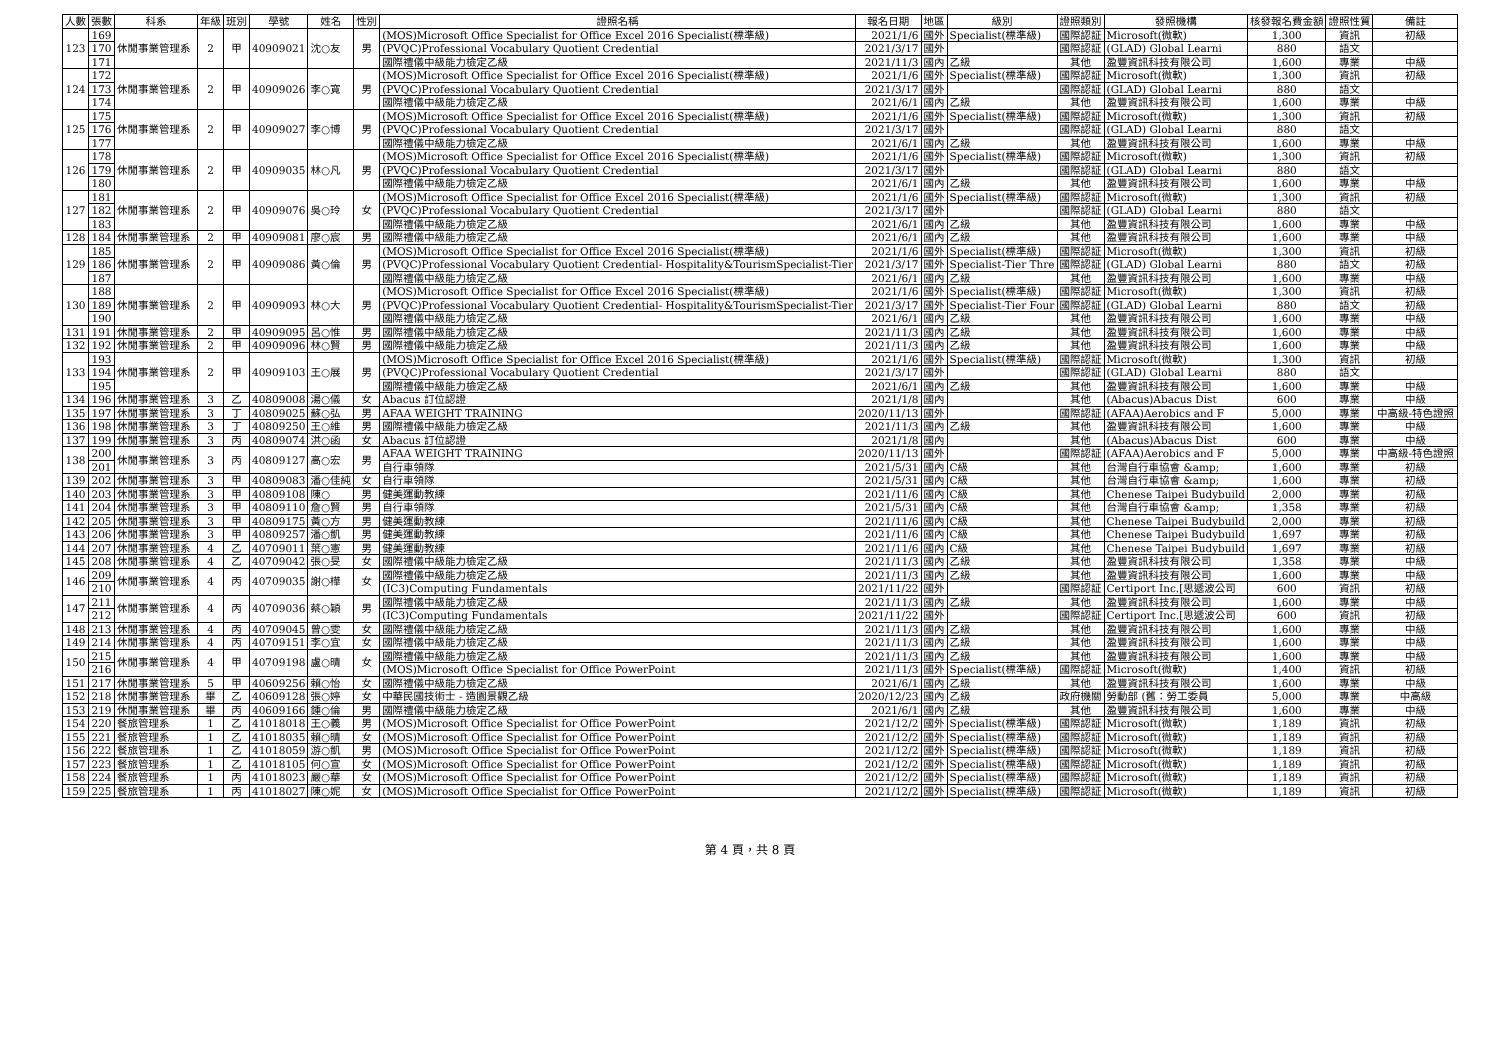| 人數 | 張數 | 科系 | 年級 | 班別 | 學號 | 姓名 | 性別 | 證照名稱 | 報名日期 | 地區 | 級別 | 證照類別 | 發照機構 | 核發報名費金額 | 證照性質 | 備註 |
| --- | --- | --- | --- | --- | --- | --- | --- | --- | --- | --- | --- | --- | --- | --- | --- | --- |
| 123 | 169 | 休閒事業管理系 | 2 | 甲 | 40909021 | 沈○友 | 男 | (MOS)Microsoft Office Specialist for Office Excel 2016 Specialist(標準級) | 2021/1/6 | 國外 | Specialist(標準級) | 國際認証 | Microsoft(微軟) | 1,300 | 資訊 | 初級 |
| | 170 | | | | | | | (PVQC)Professional Vocabulary Quotient Credential | 2021/3/17 | 國外 | | 國際認証 | (GLAD) Global Learni | 880 | 語文 | |
| | 171 | | | | | | | 國際禮儀中級能力檢定乙級 | 2021/11/3 | 國內 | 乙級 | 其他 | 盈豐資訊科技有限公司 | 1,600 | 專業 | 中級 |
| 124 | 172 | 休閒事業管理系 | 2 | 甲 | 40909026 | 李○寬 | 男 | (MOS)Microsoft Office Specialist for Office Excel 2016 Specialist(標準級) | 2021/1/6 | 國外 | Specialist(標準級) | 國際認証 | Microsoft(微軟) | 1,300 | 資訊 | 初級 |
| | 173 | | | | | | | (PVQC)Professional Vocabulary Quotient Credential | 2021/3/17 | 國外 | | 國際認証 | (GLAD) Global Learni | 880 | 語文 | |
| | 174 | | | | | | | 國際禮儀中級能力檢定乙級 | 2021/6/1 | 國內 | 乙級 | 其他 | 盈豐資訊科技有限公司 | 1,600 | 專業 | 中級 |
| 125 | 175 | 休閒事業管理系 | 2 | 甲 | 40909027 | 李○博 | 男 | (MOS)Microsoft Office Specialist for Office Excel 2016 Specialist(標準級) | 2021/1/6 | 國外 | Specialist(標準級) | 國際認証 | Microsoft(微軟) | 1,300 | 資訊 | 初級 |
| | 176 | | | | | | | (PVQC)Professional Vocabulary Quotient Credential | 2021/3/17 | 國外 | | 國際認証 | (GLAD) Global Learni | 880 | 語文 | |
| | 177 | | | | | | | 國際禮儀中級能力檢定乙級 | 2021/6/1 | 國內 | 乙級 | 其他 | 盈豐資訊科技有限公司 | 1,600 | 專業 | 中級 |
| 126 | 178 | 休閒事業管理系 | 2 | 甲 | 40909035 | 林○凡 | 男 | (MOS)Microsoft Office Specialist for Office Excel 2016 Specialist(標準級) | 2021/1/6 | 國外 | Specialist(標準級) | 國際認証 | Microsoft(微軟) | 1,300 | 資訊 | 初級 |
| | 179 | | | | | | | (PVQC)Professional Vocabulary Quotient Credential | 2021/3/17 | 國外 | | 國際認証 | (GLAD) Global Learni | 880 | 語文 | |
| | 180 | | | | | | | 國際禮儀中級能力檢定乙級 | 2021/6/1 | 國內 | 乙級 | 其他 | 盈豐資訊科技有限公司 | 1,600 | 專業 | 中級 |
| 127 | 181 | 休閒事業管理系 | 2 | 甲 | 40909076 | 吳○玲 | 女 | (MOS)Microsoft Office Specialist for Office Excel 2016 Specialist(標準級) | 2021/1/6 | 國外 | Specialist(標準級) | 國際認証 | Microsoft(微軟) | 1,300 | 資訊 | 初級 |
| | 182 | | | | | | | (PVQC)Professional Vocabulary Quotient Credential | 2021/3/17 | 國外 | | 國際認証 | (GLAD) Global Learni | 880 | 語文 | |
| | 183 | | | | | | | 國際禮儀中級能力檢定乙級 | 2021/6/1 | 國內 | 乙級 | 其他 | 盈豐資訊科技有限公司 | 1,600 | 專業 | 中級 |
| 128 | 184 | 休閒事業管理系 | 2 | 甲 | 40909081 | 廖○宸 | 男 | 國際禮儀中級能力檢定乙級 | 2021/6/1 | 國內 | 乙級 | 其他 | 盈豐資訊科技有限公司 | 1,600 | 專業 | 中級 |
| 129 | 185 | 休閒事業管理系 | 2 | 甲 | 40909086 | 黃○倫 | 男 | (MOS)Microsoft Office Specialist for Office Excel 2016 Specialist(標準級) | 2021/1/6 | 國外 | Specialist(標準級) | 國際認証 | Microsoft(微軟) | 1,300 | 資訊 | 初級 |
| | 186 | | | | | | | (PVQC)Professional Vocabulary Quotient Credential- Hospitality&TourismSpecialist-Tier | 2021/3/17 | 國外 | Specialist-Tier Thre | 國際認証 | (GLAD) Global Learni | 880 | 語文 | 初級 |
| | 187 | | | | | | | 國際禮儀中級能力檢定乙級 | 2021/6/1 | 國內 | 乙級 | 其他 | 盈豐資訊科技有限公司 | 1,600 | 專業 | 中級 |
| 130 | 188 | 休閒事業管理系 | 2 | 甲 | 40909093 | 林○大 | 男 | (MOS)Microsoft Office Specialist for Office Excel 2016 Specialist(標準級) | 2021/1/6 | 國外 | Specialist(標準級) | 國際認証 | Microsoft(微軟) | 1,300 | 資訊 | 初級 |
| | 189 | | | | | | | (PVQC)Professional Vocabulary Quotient Credential- Hospitality&TourismSpecialist-Tier | 2021/3/17 | 國外 | Specialist-Tier Four | 國際認証 | (GLAD) Global Learni | 880 | 語文 | 初級 |
| | 190 | | | | | | | 國際禮儀中級能力檢定乙級 | 2021/6/1 | 國內 | 乙級 | 其他 | 盈豐資訊科技有限公司 | 1,600 | 專業 | 中級 |
| 131 | 191 | 休閒事業管理系 | 2 | 甲 | 40909095 | 呂○惟 | 男 | 國際禮儀中級能力檢定乙級 | 2021/11/3 | 國內 | 乙級 | 其他 | 盈豐資訊科技有限公司 | 1,600 | 專業 | 中級 |
| 132 | 192 | 休閒事業管理系 | 2 | 甲 | 40909096 | 林○賢 | 男 | 國際禮儀中級能力檢定乙級 | 2021/11/3 | 國內 | 乙級 | 其他 | 盈豐資訊科技有限公司 | 1,600 | 專業 | 中級 |
| 133 | 193 | 休閒事業管理系 | 2 | 甲 | 40909103 | 王○展 | 男 | (MOS)Microsoft Office Specialist for Office Excel 2016 Specialist(標準級) | 2021/1/6 | 國外 | Specialist(標準級) | 國際認証 | Microsoft(微軟) | 1,300 | 資訊 | 初級 |
| | 194 | | | | | | | (PVQC)Professional Vocabulary Quotient Credential | 2021/3/17 | 國外 | | 國際認証 | (GLAD) Global Learni | 880 | 語文 | |
| | 195 | | | | | | | 國際禮儀中級能力檢定乙級 | 2021/6/1 | 國內 | 乙級 | 其他 | 盈豐資訊科技有限公司 | 1,600 | 專業 | 中級 |
| 134 | 196 | 休閒事業管理系 | 3 | 乙 | 40809008 | 湯○儀 | 女 | Abacus 訂位認證 | 2021/1/8 | 國內 | | 其他 | (Abacus)Abacus Dist | 600 | 專業 | 中級 |
| 135 | 197 | 休閒事業管理系 | 3 | 丁 | 40809025 | 蘇○弘 | 男 | AFAA WEIGHT TRAINING | 2020/11/13 | 國外 | | 國際認証 | (AFAA)Aerobics and F | 5,000 | 專業 | 中高級-特色證照 |
| 136 | 198 | 休閒事業管理系 | 3 | 丁 | 40809250 | 王○維 | 男 | 國際禮儀中級能力檢定乙級 | 2021/11/3 | 國內 | 乙級 | 其他 | 盈豐資訊科技有限公司 | 1,600 | 專業 | 中級 |
| 137 | 199 | 休閒事業管理系 | 3 | 丙 | 40809074 | 洪○函 | 女 | Abacus 訂位認證 | 2021/1/8 | 國內 | | 其他 | (Abacus)Abacus Dist | 600 | 專業 | 中級 |
| 138 | 200 | 休閒事業管理系 | 3 | 丙 | 40809127 | 高○宏 | 男 | AFAA WEIGHT TRAINING | 2020/11/13 | 國外 | | 國際認証 | (AFAA)Aerobics and F | 5,000 | 專業 | 中高級-特色證照 |
| | 201 | | | | | | | 自行車領隊 | 2021/5/31 | 國內 | C級 | 其他 | 台灣自行車協會 &amp; | 1,600 | 專業 | 初級 |
| 139 | 202 | 休閒事業管理系 | 3 | 甲 | 40809083 | 潘○佳純 | 女 | 自行車領隊 | 2021/5/31 | 國內 | C級 | 其他 | 台灣自行車協會 &amp; | 1,600 | 專業 | 初級 |
| 140 | 203 | 休閒事業管理系 | 3 | 甲 | 40809108 | 陳○ | 男 | 健美運動教練 | 2021/11/6 | 國內 | C級 | 其他 | Chenese Taipei Budybuild | 2,000 | 專業 | 初級 |
| 141 | 204 | 休閒事業管理系 | 3 | 甲 | 40809110 | 詹○賢 | 男 | 自行車領隊 | 2021/5/31 | 國內 | C級 | 其他 | 台灣自行車協會 &amp; | 1,358 | 專業 | 初級 |
| 142 | 205 | 休閒事業管理系 | 3 | 甲 | 40809175 | 黃○方 | 男 | 健美運動教練 | 2021/11/6 | 國內 | C級 | 其他 | Chenese Taipei Budybuild | 2,000 | 專業 | 初級 |
| 143 | 206 | 休閒事業管理系 | 3 | 甲 | 40809257 | 潘○凱 | 男 | 健美運動教練 | 2021/11/6 | 國內 | C級 | 其他 | Chenese Taipei Budybuild | 1,697 | 專業 | 初級 |
| 144 | 207 | 休閒事業管理系 | 4 | 乙 | 40709011 | 葉○憲 | 男 | 健美運動教練 | 2021/11/6 | 國內 | C級 | 其他 | Chenese Taipei Budybuild | 1,697 | 專業 | 初級 |
| 145 | 208 | 休閒事業管理系 | 4 | 乙 | 40709042 | 張○旻 | 女 | 國際禮儀中級能力檢定乙級 | 2021/11/3 | 國內 | 乙級 | 其他 | 盈豐資訊科技有限公司 | 1,358 | 專業 | 中級 |
| 146 | 209 | 休閒事業管理系 | 4 | 丙 | 40709035 | 謝○樺 | 女 | 國際禮儀中級能力檢定乙級 | 2021/11/3 | 國內 | 乙級 | 其他 | 盈豐資訊科技有限公司 | 1,600 | 專業 | 中級 |
| | 210 | | | | | | | (IC3)Computing Fundamentals | 2021/11/22 | 國外 | | 國際認証 | Certiport Inc.[思遞波公司 | 600 | 資訊 | 初級 |
| 147 | 211 | 休閒事業管理系 | 4 | 丙 | 40709036 | 蔡○穎 | 男 | 國際禮儀中級能力檢定乙級 | 2021/11/3 | 國內 | 乙級 | 其他 | 盈豐資訊科技有限公司 | 1,600 | 專業 | 中級 |
| | 212 | | | | | | | (IC3)Computing Fundamentals | 2021/11/22 | 國外 | | 國際認証 | Certiport Inc.[思遞波公司 | 600 | 資訊 | 初級 |
| 148 | 213 | 休閒事業管理系 | 4 | 丙 | 40709045 | 曾○雯 | 女 | 國際禮儀中級能力檢定乙級 | 2021/11/3 | 國內 | 乙級 | 其他 | 盈豐資訊科技有限公司 | 1,600 | 專業 | 中級 |
| 149 | 214 | 休閒事業管理系 | 4 | 丙 | 40709151 | 李○宜 | 女 | 國際禮儀中級能力檢定乙級 | 2021/11/3 | 國內 | 乙級 | 其他 | 盈豐資訊科技有限公司 | 1,600 | 專業 | 中級 |
| 150 | 215 | 休閒事業管理系 | 4 | 甲 | 40709198 | 盧○晴 | 女 | 國際禮儀中級能力檢定乙級 | 2021/11/3 | 國內 | 乙級 | 其他 | 盈豐資訊科技有限公司 | 1,600 | 專業 | 中級 |
| | 216 | | | | | | | (MOS)Microsoft Office Specialist for Office PowerPoint | 2021/11/3 | 國外 | Specialist(標準級) | 國際認証 | Microsoft(微軟) | 1,400 | 資訊 | 初級 |
| 151 | 217 | 休閒事業管理系 | 5 | 甲 | 40609256 | 賴○怡 | 女 | 國際禮儀中級能力檢定乙級 | 2021/6/1 | 國內 | 乙級 | 其他 | 盈豐資訊科技有限公司 | 1,600 | 專業 | 中級 |
| 152 | 218 | 休閒事業管理系 | 畢 | 乙 | 40609128 | 張○婷 | 女 | 中華民國技術士 - 造園景觀乙級 | 2020/12/23 | 國內 | 乙級 | 政府機關 | 勞動部 (舊：勞工委員 | 5,000 | 專業 | 中高級 |
| 153 | 219 | 休閒事業管理系 | 畢 | 丙 | 40609166 | 鍾○倫 | 男 | 國際禮儀中級能力檢定乙級 | 2021/6/1 | 國內 | 乙級 | 其他 | 盈豐資訊科技有限公司 | 1,600 | 專業 | 中級 |
| 154 | 220 | 餐旅管理系 | 1 | 乙 | 41018018 | 王○義 | 男 | (MOS)Microsoft Office Specialist for Office PowerPoint | 2021/12/2 | 國外 | Specialist(標準級) | 國際認証 | Microsoft(微軟) | 1,189 | 資訊 | 初級 |
| 155 | 221 | 餐旅管理系 | 1 | 乙 | 41018035 | 賴○晴 | 女 | (MOS)Microsoft Office Specialist for Office PowerPoint | 2021/12/2 | 國外 | Specialist(標準級) | 國際認証 | Microsoft(微軟) | 1,189 | 資訊 | 初級 |
| 156 | 222 | 餐旅管理系 | 1 | 乙 | 41018059 | 游○凱 | 男 | (MOS)Microsoft Office Specialist for Office PowerPoint | 2021/12/2 | 國外 | Specialist(標準級) | 國際認証 | Microsoft(微軟) | 1,189 | 資訊 | 初級 |
| 157 | 223 | 餐旅管理系 | 1 | 乙 | 41018105 | 何○宣 | 女 | (MOS)Microsoft Office Specialist for Office PowerPoint | 2021/12/2 | 國外 | Specialist(標準級) | 國際認証 | Microsoft(微軟) | 1,189 | 資訊 | 初級 |
| 158 | 224 | 餐旅管理系 | 1 | 丙 | 41018023 | 嚴○華 | 女 | (MOS)Microsoft Office Specialist for Office PowerPoint | 2021/12/2 | 國外 | Specialist(標準級) | 國際認証 | Microsoft(微軟) | 1,189 | 資訊 | 初級 |
| 159 | 225 | 餐旅管理系 | 1 | 丙 | 41018027 | 陳○妮 | 女 | (MOS)Microsoft Office Specialist for Office PowerPoint | 2021/12/2 | 國外 | Specialist(標準級) | 國際認証 | Microsoft(微軟) | 1,189 | 資訊 | 初級 |
第 4 頁，共 8 頁